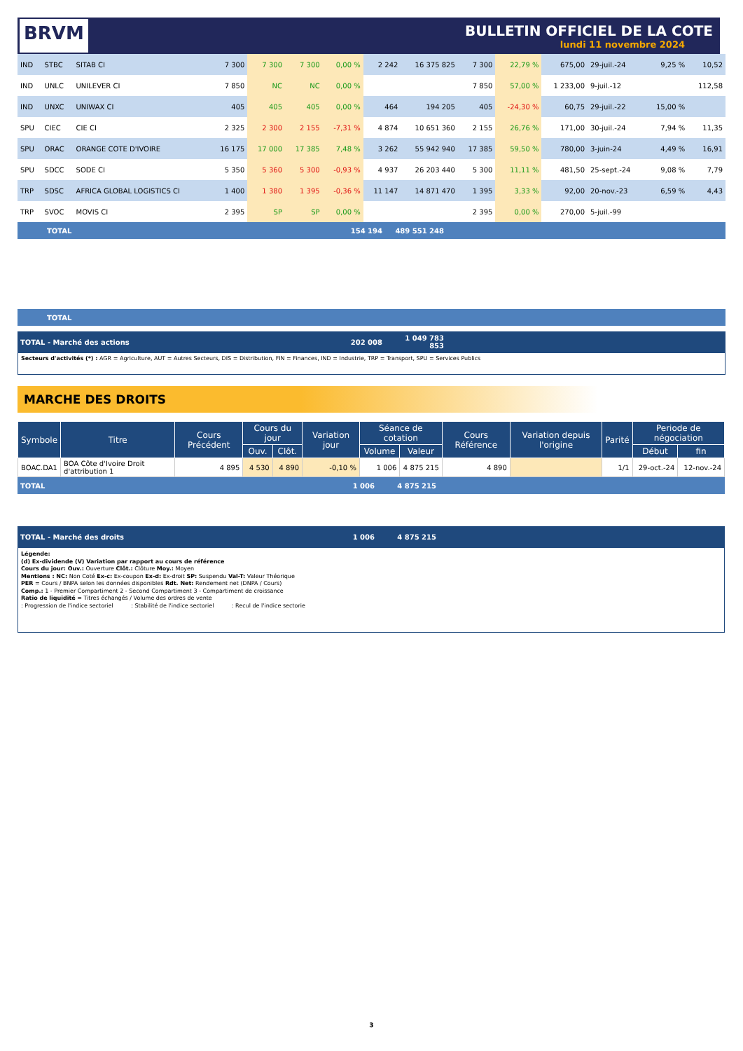BRVM
BULLETIN OFFICIEL DE LA COTE
lundi 11 novembre 2024
| IND | STBC | SITAB CI | 7 300 | 7 300 | 7 300 | 0,00 % | 2 242 | 16 375 825 | 7 300 | 22,79 % | 675,00 | 29-juil.-24 | 9,25 % | 10,52 |
| IND | UNLC | UNILEVER CI | 7 850 | NC | NC | 0,00 % | | | 7 850 | 57,00 % | 1 233,00 | 9-juil.-12 | | 112,58 |
| IND | UNXC | UNIWAX CI | 405 | 405 | 405 | 0,00 % | 464 | 194 205 | 405 | -24,30 % | 60,75 | 29-juil.-22 | 15,00 % | |
| SPU | CIEC | CIE CI | 2 325 | 2 300 | 2 155 | -7,31 % | 4 874 | 10 651 360 | 2 155 | 26,76 % | 171,00 | 30-juil.-24 | 7,94 % | 11,35 |
| SPU | ORAC | ORANGE COTE D'IVOIRE | 16 175 | 17 000 | 17 385 | 7,48 % | 3 262 | 55 942 940 | 17 385 | 59,50 % | 780,00 | 3-juin-24 | 4,49 % | 16,91 |
| SPU | SDCC | SODE CI | 5 350 | 5 360 | 5 300 | -0,93 % | 4 937 | 26 203 440 | 5 300 | 11,11 % | 481,50 | 25-sept.-24 | 9,08 % | 7,79 |
| TRP | SDSC | AFRICA GLOBAL LOGISTICS CI | 1 400 | 1 380 | 1 395 | -0,36 % | 11 147 | 14 871 470 | 1 395 | 3,33 % | 92,00 | 20-nov.-23 | 6,59 % | 4,43 |
| TRP | SVOC | MOVIS CI | 2 395 | SP | SP | 0,00 % | | | 2 395 | 0,00 % | 270,00 | 5-juil.-99 | | |
| TOTAL | 154 194 | 489 551 248 | |
| TOTAL |
| TOTAL - Marché des actions | 202 008 | 1 049 783 853 | |
Secteurs d'activités (*) : AGR = Agriculture, AUT = Autres Secteurs, DIS = Distribution, FIN = Finances, IND = Industrie, TRP = Transport, SPU = Services Publics
MARCHE DES DROITS
| Symbole | Titre | Cours Précédent | Cours du jour | | Variation jour | Séance de cotation | | Cours Référence | Variation depuis l'origine | Parité | Periode de négociation | |
| --- | --- | --- | --- | --- | --- | --- | --- | --- | --- | --- | --- | --- |
| | | | Ouv. | Clôt. | | Volume | Valeur | | | | Début | fin |
| BOAC.DA1 | BOA Côte d'Ivoire Droit d'attribution 1 | 4 895 | 4 530 | 4 890 | -0,10 % | 1 006 | 4 875 215 | 4 890 | | 1/1 | 29-oct.-24 | 12-nov.-24 |
| TOTAL | 1 006 | 4 875 215 | |
| TOTAL - Marché des droits | 1 006 | 4 875 215 | |
Légende:
(d) Ex-dividende (V) Variation par rapport au cours de référence
Cours du jour: Ouv.: Ouverture Clôt.: Clôture Moy.: Moyen
Mentions : NC: Non Coté Ex-c: Ex-coupon Ex-d: Ex-droit SP: Suspendu Val-T: Valeur Théorique
PER = Cours / BNPA selon les données disponibles Rdt. Net: Rendement net (DNPA / Cours)
Comp.: 1 - Premier Compartiment 2 - Second Compartiment 3 - Compartiment de croissance
Ratio de liquidité = Titres échangés / Volume des ordres de vente
: Progression de l'indice sectoriel : Stabilité de l'indice sectoriel : Recul de l'indice sectorie
3